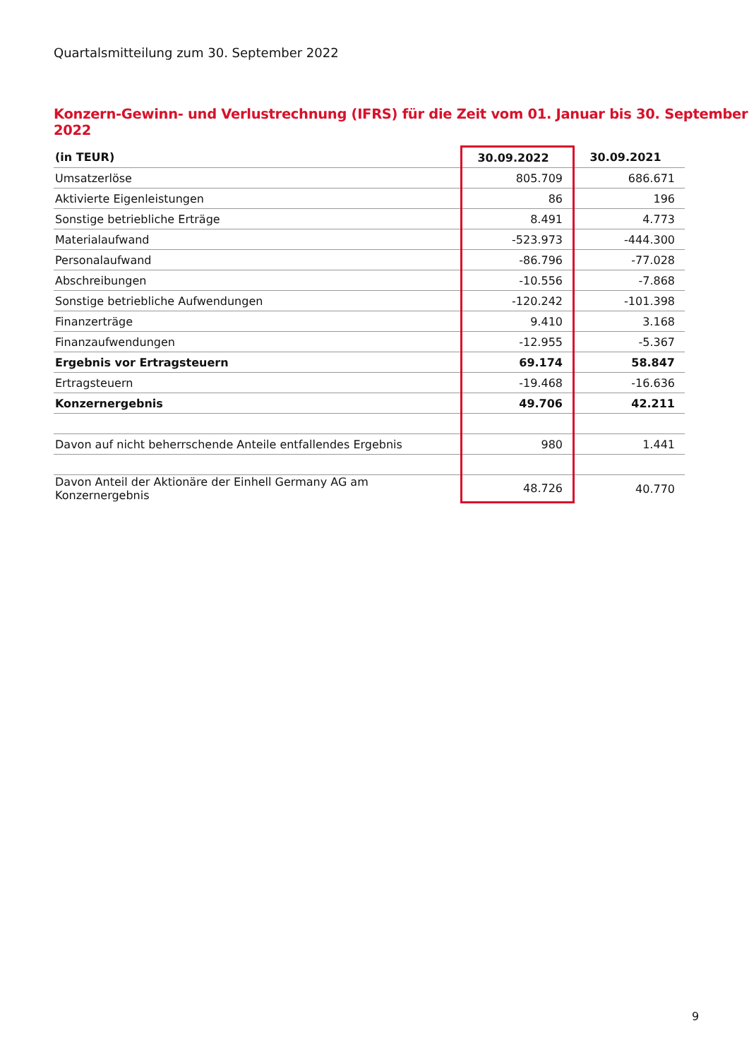Quartalsmitteilung zum 30. September 2022
Konzern-Gewinn- und Verlustrechnung (IFRS) für die Zeit vom 01. Januar bis 30. September 2022
| (in TEUR) | 30.09.2022 | 30.09.2021 |
| --- | --- | --- |
| Umsatzerlöse | 805.709 | 686.671 |
| Aktivierte Eigenleistungen | 86 | 196 |
| Sonstige betriebliche Erträge | 8.491 | 4.773 |
| Materialaufwand | -523.973 | -444.300 |
| Personalaufwand | -86.796 | -77.028 |
| Abschreibungen | -10.556 | -7.868 |
| Sonstige betriebliche Aufwendungen | -120.242 | -101.398 |
| Finanzerträge | 9.410 | 3.168 |
| Finanzaufwendungen | -12.955 | -5.367 |
| Ergebnis vor Ertragsteuern | 69.174 | 58.847 |
| Ertragsteuern | -19.468 | -16.636 |
| Konzernergebnis | 49.706 | 42.211 |
| Davon auf nicht beherrschende Anteile entfallendes Ergebnis | 980 | 1.441 |
| Davon Anteil der Aktionäre der Einhell Germany AG am Konzernergebnis | 48.726 | 40.770 |
9